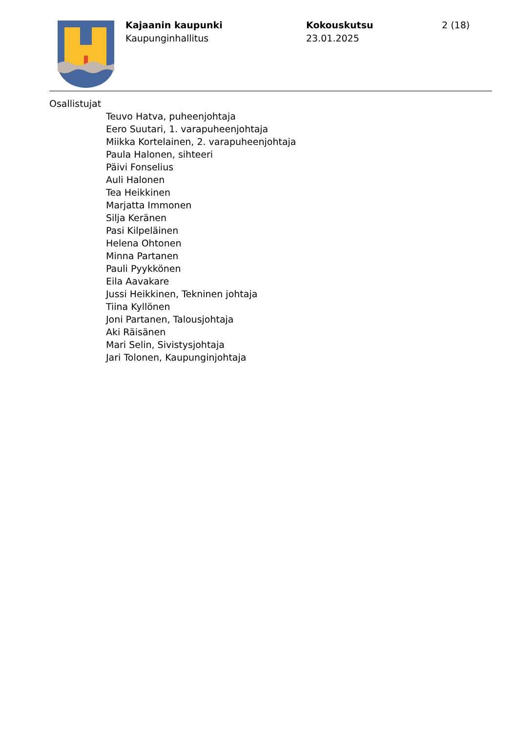Kajaanin kaupunki
Kaupunginhallitus
Kokouskutsu
23.01.2025
2 (18)
Osallistujat
Teuvo Hatva, puheenjohtaja
Eero Suutari, 1. varapuheenjohtaja
Miikka Kortelainen, 2. varapuheenjohtaja
Paula Halonen, sihteeri
Päivi Fonselius
Auli Halonen
Tea Heikkinen
Marjatta Immonen
Silja Keränen
Pasi Kilpeläinen
Helena Ohtonen
Minna Partanen
Pauli Pyykkönen
Eila Aavakare
Jussi Heikkinen, Tekninen johtaja
Tiina Kyllönen
Joni Partanen, Talousjohtaja
Aki Räisänen
Mari Selin, Sivistysjohtaja
Jari Tolonen, Kaupunginjohtaja